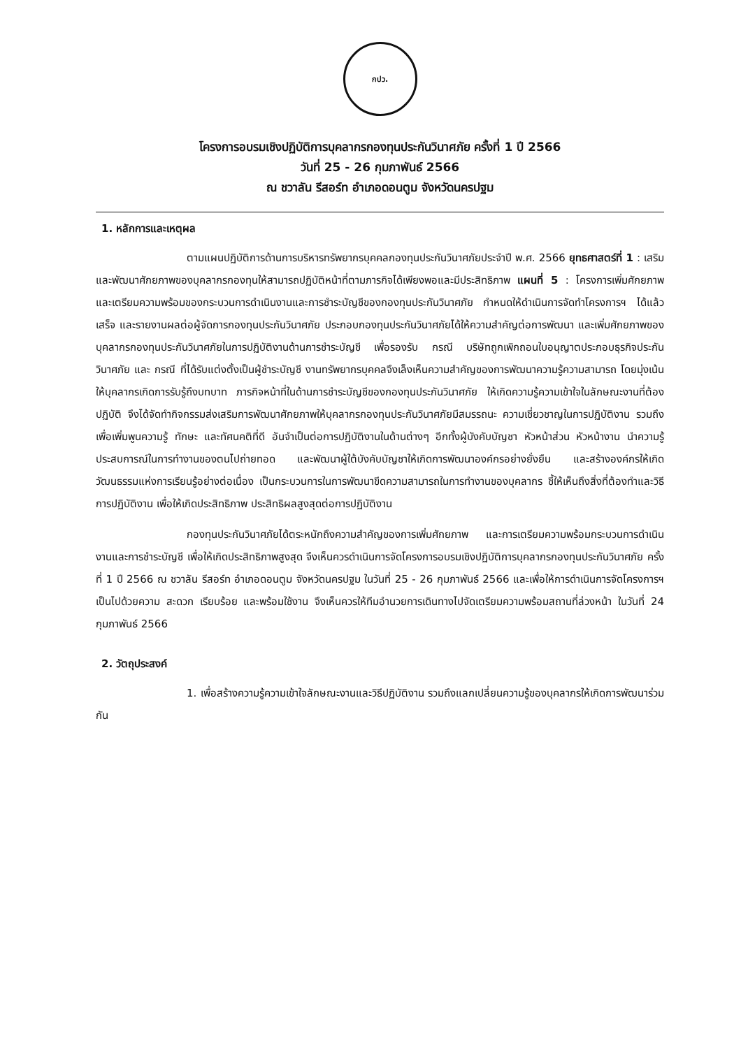กปว.
โครงการอบรมเชิงปฏิบัติการบุคลากรกองทุนประกันวินาศภัย ครั้งที่ 1 ปี 2566
วันที่ 25 - 26 กุมภาพันธ์ 2566
ณ ชวาลัน รีสอร์ท อำเภอดอนตูม จังหวัดนครปฐม
1. หลักการและเหตุผล
ตามแผนปฏิบัติการด้านการบริหารทรัพยากรบุคคลกองทุนประกันวินาศภัยประจำปี พ.ศ. 2566 ยุทธศาสตร์ที่ 1 : เสริมและพัฒนาศักยภาพของบุคลากรกองทุนให้สามารถปฏิบัติหน้าที่ตามภารกิจได้เพียงพอและมีประสิทธิภาพ แผนที่ 5 : โครงการเพิ่มศักยภาพและเตรียมความพร้อมของกระบวนการดำเนินงานและการชำระบัญชีของกองทุนประกันวินาศภัย กำหนดให้ดำเนินการจัดทำโครงการฯ ได้แล้วเสร็จ และรายงานผลต่อผู้จัดการกองทุนประกันวินาศภัย ประกอบกองทุนประกันวินาศภัยได้ให้ความสำคัญต่อการพัฒนา และเพิ่มศักยภาพของบุคลากรกองทุนประกันวินาศภัยในการปฏิบัติงานด้านการชำระบัญชี เพื่อรองรับ กรณี บริษัทถูกเพิกถอนใบอนุญาตประกอบธุรกิจประกันวินาศภัย และ กรณี ที่ได้รับแต่งตั้งเป็นผู้ชำระบัญชี งานทรัพยากรบุคคลจึงเล็งเห็นความสำคัญของการพัฒนาความรู้ความสามารถ โดยมุ่งเน้นให้บุคลากรเกิดการรับรู้ถึงบทบาท ภารกิจหน้าที่ในด้านการชำระบัญชีของกองทุนประกันวินาศภัย ให้เกิดความรู้ความเข้าใจในลักษณะงานที่ต้องปฏิบัติ จึงได้จัดทำกิจกรรมส่งเสริมการพัฒนาศักยภาพให้บุคลากรกองทุนประกันวินาศภัยมีสมรรถนะ ความเชี่ยวชาญในการปฏิบัติงาน รวมถึงเพื่อเพิ่มพูนความรู้ ทักษะ และทัศนคติที่ดี อันจำเป็นต่อการปฏิบัติงานในด้านต่างๆ อีกทั้งผู้บังคับบัญชา หัวหน้าส่วน หัวหน้างาน นำความรู้ ประสบการณ์ในการทำงานของตนไปถ่ายทอด และพัฒนาผู้ใต้บังคับบัญชาให้เกิดการพัฒนาองค์กรอย่างยั่งยืน และสร้างองค์กรให้เกิดวัฒนธรรมแห่งการเรียนรู้อย่างต่อเนื่อง เป็นกระบวนการในการพัฒนาขีดความสามารถในการทำงานของบุคลากร ชี้ให้เห็นถึงสิ่งที่ต้องทำและวิธีการปฏิบัติงาน เพื่อให้เกิดประสิทธิภาพ ประสิทธิผลสูงสุดต่อการปฏิบัติงาน
กองทุนประกันวินาศภัยได้ตระหนักถึงความสำคัญของการเพิ่มศักยภาพ และการเตรียมความพร้อมกระบวนการดำเนินงานและการชำระบัญชี เพื่อให้เกิดประสิทธิภาพสูงสุด จึงเห็นควรดำเนินการจัดโครงการอบรมเชิงปฏิบัติการบุคลากรกองทุนประกันวินาศภัย ครั้งที่ 1 ปี 2566 ณ ชวาลัน รีสอร์ท อำเภอดอนตูม จังหวัดนครปฐม ในวันที่ 25 - 26 กุมภาพันธ์ 2566 และเพื่อให้การดำเนินการจัดโครงการฯ เป็นไปด้วยความ สะดวก เรียบร้อย และพร้อมใช้งาน จึงเห็นควรให้ทีมอำนวยการเดินทางไปจัดเตรียมความพร้อมสถานที่ล่วงหน้า ในวันที่ 24 กุมภาพันธ์ 2566
2. วัตถุประสงค์
1. เพื่อสร้างความรู้ความเข้าใจลักษณะงานและวิธีปฏิบัติงาน รวมถึงแลกเปลี่ยนความรู้ของบุคลากรให้เกิดการพัฒนาร่วมกัน